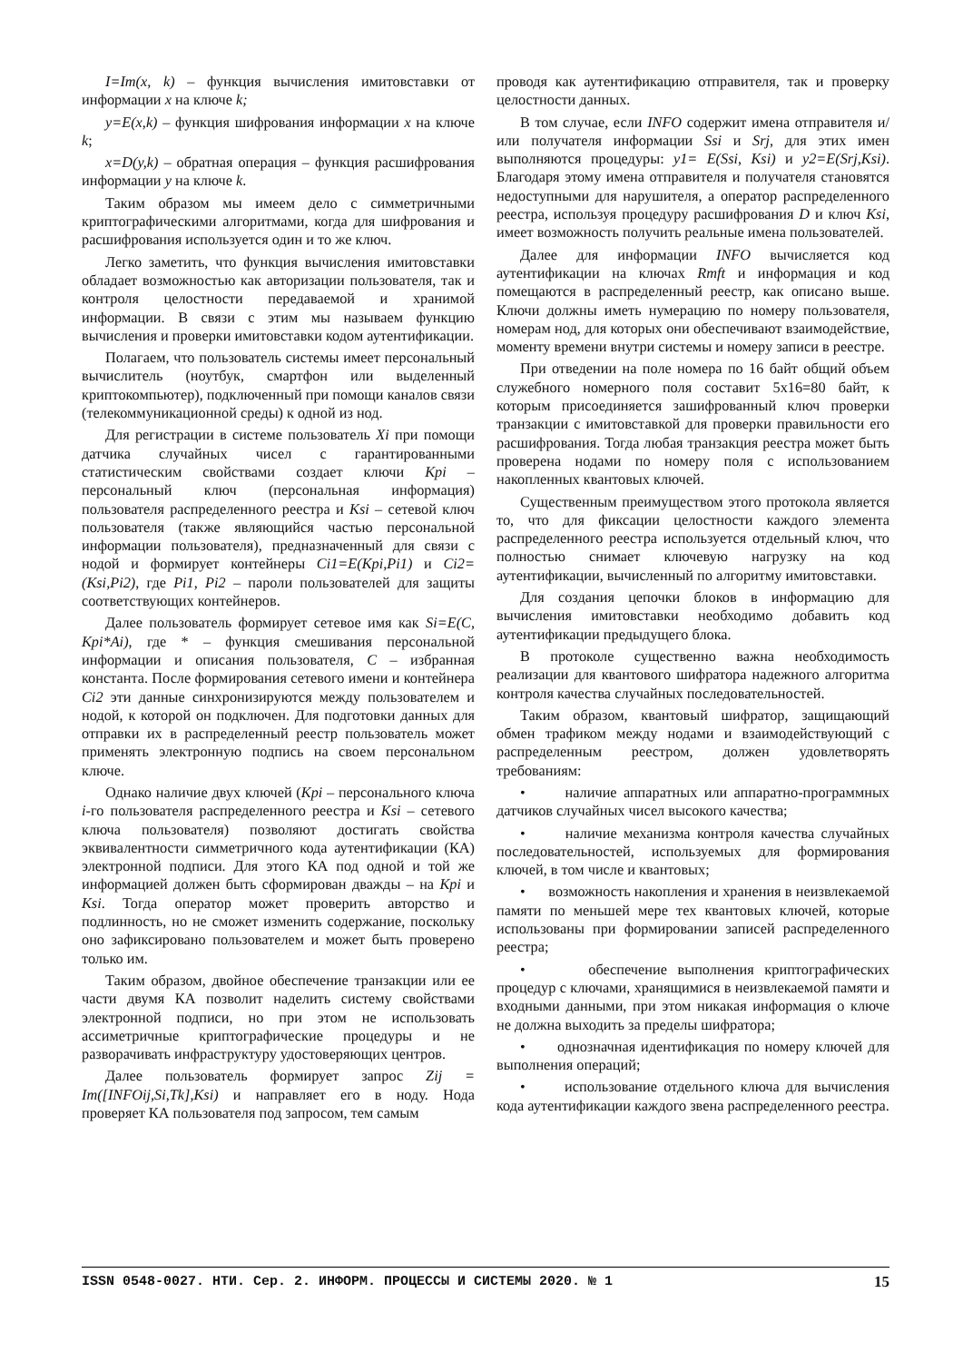I=Im(x, k) – функция вычисления имитовставки от информации x на ключе k;
y=E(x,k) – функция шифрования информации x на ключе k;
x=D(y,k) – обратная операция – функция расшифрования информации y на ключе k.
Таким образом мы имеем дело с симметричными криптографическими алгоритмами, когда для шифрования и расшифрования используется один и то же ключ.
Легко заметить, что функция вычисления имитовставки обладает возможностью как авторизации пользователя, так и контроля целостности передаваемой и хранимой информации. В связи с этим мы называем функцию вычисления и проверки имитовставки кодом аутентификации.
Полагаем, что пользователь системы имеет персональный вычислитель (ноутбук, смартфон или выделенный криптокомпьютер), подключенный при помощи каналов связи (телекоммуникационной среды) к одной из нод.
Для регистрации в системе пользователь Xi при помощи датчика случайных чисел с гарантированными статистическим свойствами создает ключи Kpi – персональный ключ (персональная информация) пользователя распределенного реестра и Ksi – сетевой ключ пользователя (также являющийся частью персональной информации пользователя), предназначенный для связи с нодой и формирует контейнеры Ci1=E(Kpi,Pi1) и Ci2=(Ksi,Pi2), где Pi1, Pi2 – пароли пользователей для защиты соответствующих контейнеров.
Далее пользователь формирует сетевое имя как Si=E(C, Kpi*Ai), где * – функция смешивания персональной информации и описания пользователя, C – избранная константа. После формирования сетевого имени и контейнера Ci2 эти данные синхронизируются между пользователем и нодой, к которой он подключен. Для подготовки данных для отправки их в распределенный реестр пользователь может применять электронную подпись на своем персональном ключе.
Однако наличие двух ключей (Kpi – персонального ключа i-го пользователя распределенного реестра и Ksi – сетевого ключа пользователя) позволяют достигать свойства эквивалентности симметричного кода аутентификации (КА) электронной подписи. Для этого КА под одной и той же информацией должен быть сформирован дважды – на Kpi и Ksi. Тогда оператор может проверить авторство и подлинность, но не сможет изменить содержание, поскольку оно зафиксировано пользователем и может быть проверено только им.
Таким образом, двойное обеспечение транзакции или ее части двумя КА позволит наделить систему свойствами электронной подписи, но при этом не использовать ассиметричные криптографические процедуры и не разворачивать инфраструктуру удостоверяющих центров.
Далее пользователь формирует запрос Zij = Im([INFOij,Si,Tk],Ksi) и направляет его в ноду. Нода проверяет КА пользователя под запросом, тем самым
проводя как аутентификацию отправителя, так и проверку целостности данных.
В том случае, если INFO содержит имена отправителя и/или получателя информации Ssi и Srj, для этих имен выполняются процедуры: y1= E(Ssi, Ksi) и y2=E(Srj,Ksi). Благодаря этому имена отправителя и получателя становятся недоступными для нарушителя, а оператор распределенного реестра, используя процедуру расшифрования D и ключ Ksi, имеет возможность получить реальные имена пользователей.
Далее для информации INFO вычисляется код аутентификации на ключах Rmft и информация и код помещаются в распределенный реестр, как описано выше. Ключи должны иметь нумерацию по номеру пользователя, номерам нод, для которых они обеспечивают взаимодействие, моменту времени внутри системы и номеру записи в реестре.
При отведении на поле номера по 16 байт общий объем служебного номерного поля составит 5x16=80 байт, к которым присоединяется зашифрованный ключ проверки транзакции с имитовставкой для проверки правильности его расшифрования. Тогда любая транзакция реестра может быть проверена нодами по номеру поля с использованием накопленных квантовых ключей.
Существенным преимуществом этого протокола является то, что для фиксации целостности каждого элемента распределенного реестра используется отдельный ключ, что полностью снимает ключевую нагрузку на код аутентификации, вычисленный по алгоритму имитовставки.
Для создания цепочки блоков в информацию для вычисления имитовставки необходимо добавить код аутентификации предыдущего блока.
В протоколе существенно важна необходимость реализации для квантового шифратора надежного алгоритма контроля качества случайных последовательностей.
Таким образом, квантовый шифратор, защищающий обмен трафиком между нодами и взаимодействующий с распределенным реестром, должен удовлетворять требованиям:
• наличие аппаратных или аппаратно-программных датчиков случайных чисел высокого качества;
• наличие механизма контроля качества случайных последовательностей, используемых для формирования ключей, в том числе и квантовых;
• возможность накопления и хранения в неизвлекаемой памяти по меньшей мере тех квантовых ключей, которые использованы при формировании записей распределенного реестра;
• обеспечение выполнения криптографических процедур с ключами, хранящимися в неизвлекаемой памяти и входными данными, при этом никакая информация о ключе не должна выходить за пределы шифратора;
• однозначная идентификация по номеру ключей для выполнения операций;
• использование отдельного ключа для вычисления кода аутентификации каждого звена распределенного реестра.
ISSN 0548-0027. НТИ. Сер. 2. ИНФОРМ. ПРОЦЕССЫ И СИСТЕМЫ 2020. № 1 15